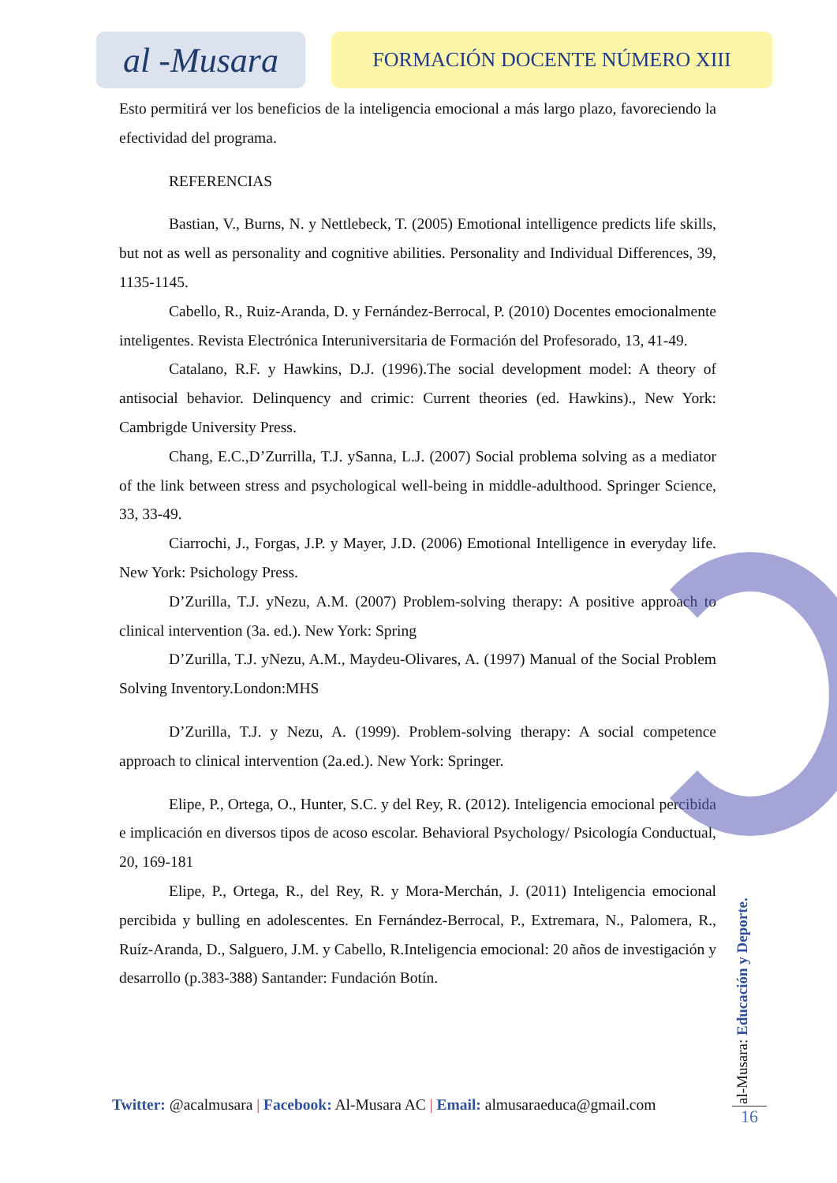al -Musara
FORMACIÓN DOCENTE NÚMERO XIII
Esto permitirá ver los beneficios de la inteligencia emocional a más largo plazo, favoreciendo la efectividad del programa.
REFERENCIAS
Bastian, V., Burns, N. y Nettlebeck, T. (2005) Emotional intelligence predicts life skills, but not as well as personality and cognitive abilities. Personality and Individual Differences, 39, 1135-1145.
Cabello, R., Ruiz-Aranda, D. y Fernández-Berrocal, P. (2010) Docentes emocionalmente inteligentes. Revista Electrónica Interuniversitaria de Formación del Profesorado, 13, 41-49.
Catalano, R.F. y Hawkins, D.J. (1996).The social development model: A theory of antisocial behavior. Delinquency and crimic: Current theories (ed. Hawkins)., New York: Cambrigde University Press.
Chang, E.C.,D’Zurrilla, T.J. ySanna, L.J. (2007) Social problema solving as a mediator of the link between stress and psychological well-being in middle-adulthood. Springer Science, 33, 33-49.
Ciarrochi, J., Forgas, J.P. y Mayer, J.D. (2006) Emotional Intelligence in everyday life. New York: Psichology Press.
D’Zurilla, T.J. yNezu, A.M. (2007) Problem-solving therapy: A positive approach to clinical intervention (3a. ed.). New York: Spring
D’Zurilla, T.J. yNezu, A.M., Maydeu-Olivares, A. (1997) Manual of the Social Problem Solving Inventory.London:MHS
D’Zurilla, T.J. y Nezu, A. (1999). Problem-solving therapy: A social competence approach to clinical intervention (2a.ed.). New York: Springer.
Elipe, P., Ortega, O., Hunter, S.C. y del Rey, R. (2012). Inteligencia emocional percibida e implicación en diversos tipos de acoso escolar. Behavioral Psychology/ Psicología Conductual, 20, 169-181
Elipe, P., Ortega, R., del Rey, R. y Mora-Merchán, J. (2011) Inteligencia emocional percibida y bulling en adolescentes. En Fernández-Berrocal, P., Extremara, N., Palomera, R., Ruíz-Aranda, D., Salguero, J.M. y Cabello, R.Inteligencia emocional: 20 años de investigación y desarrollo (p.383-388) Santander: Fundación Botín.
Twitter: @acalmusara | Facebook: Al-Musara AC | Email: almusaraeduca@gmail.com
al-Musara: Educación y Deporte.
16